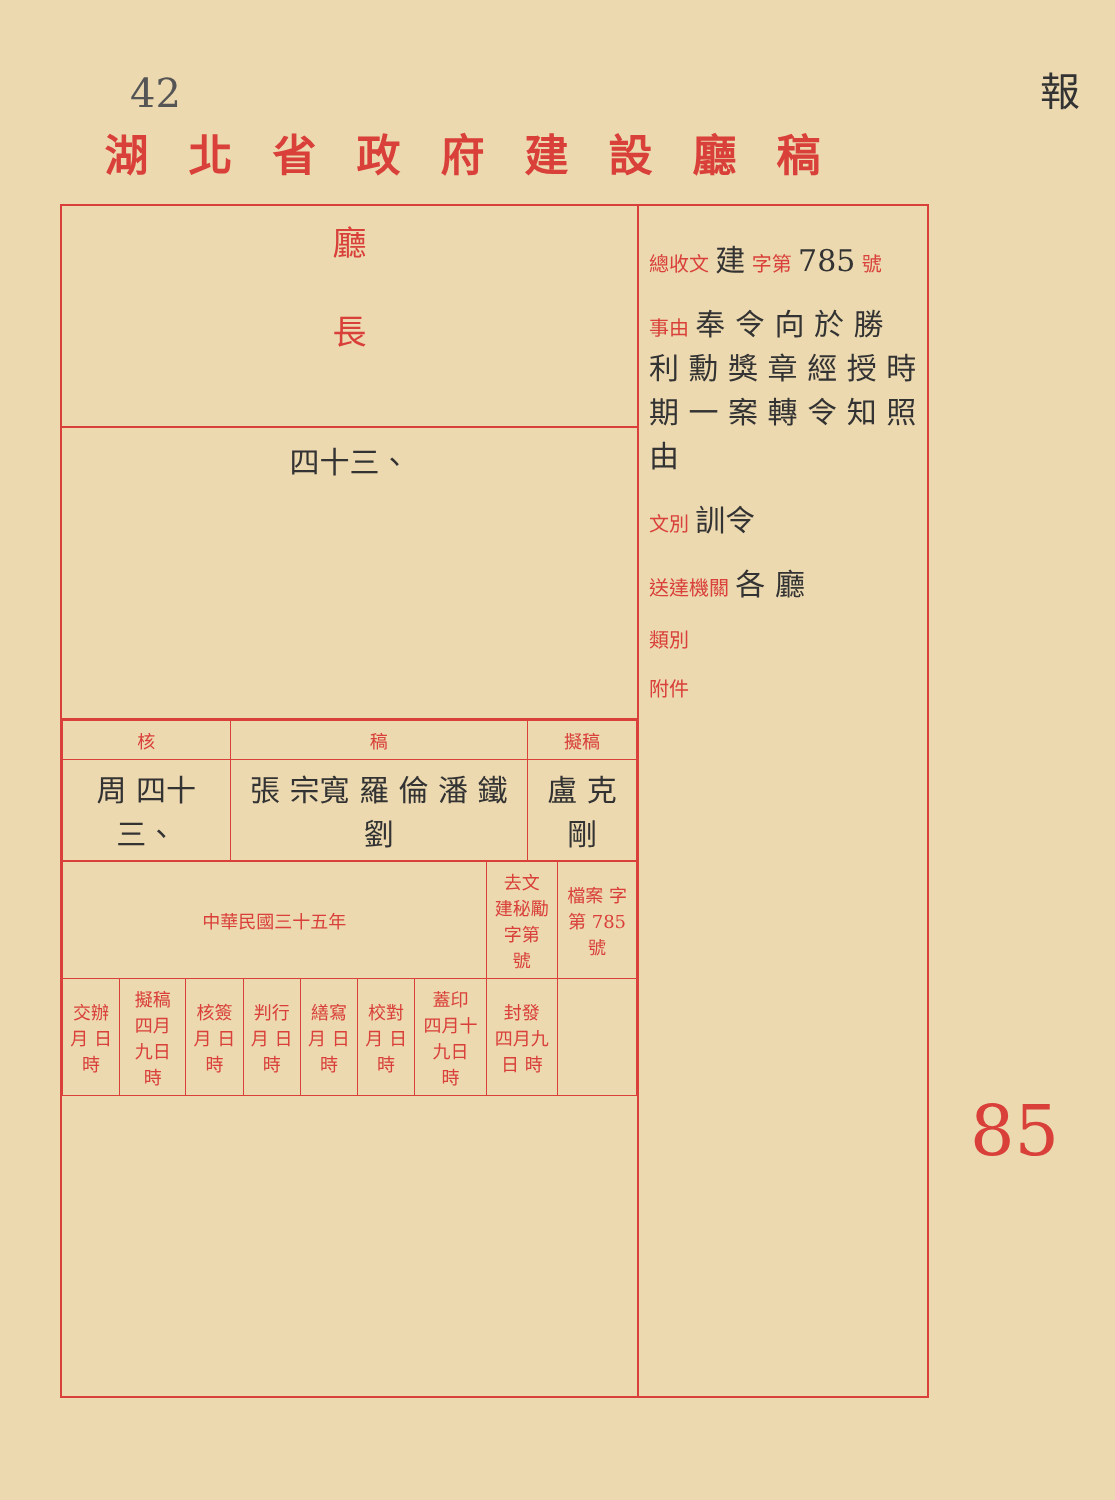湖北省政府建設廳稿
廳
長
四十三、
| 核 | 稿 | 擬稿 |
| --- | --- | --- |
| 周 四十三、 | 張 宗寬 羅 倫 潘 鐵 劉 | 盧 克剛 |
| 中華民國三十五年 | | | | | | | 去文 建秘勵字第 號 | 檔案 字第 785 號 |
| 交辦 月 日 時 | 擬稿 四月九日 時 | 核簽 月 日 時 | 判行 月 日 時 | 繕寫 月 日 時 | 校對 月 日 時 | 蓋印 四月十九日 時 | 封發 四月九日 時 | |
總收文 建 字第 785 號
事由 奉 令 向 於 勝 利 勳 獎 章 經 授 時 期 一 案 轉 令 知 照 由
文別 訓令
送達機關 各 廳
類別
附件
報
85
42